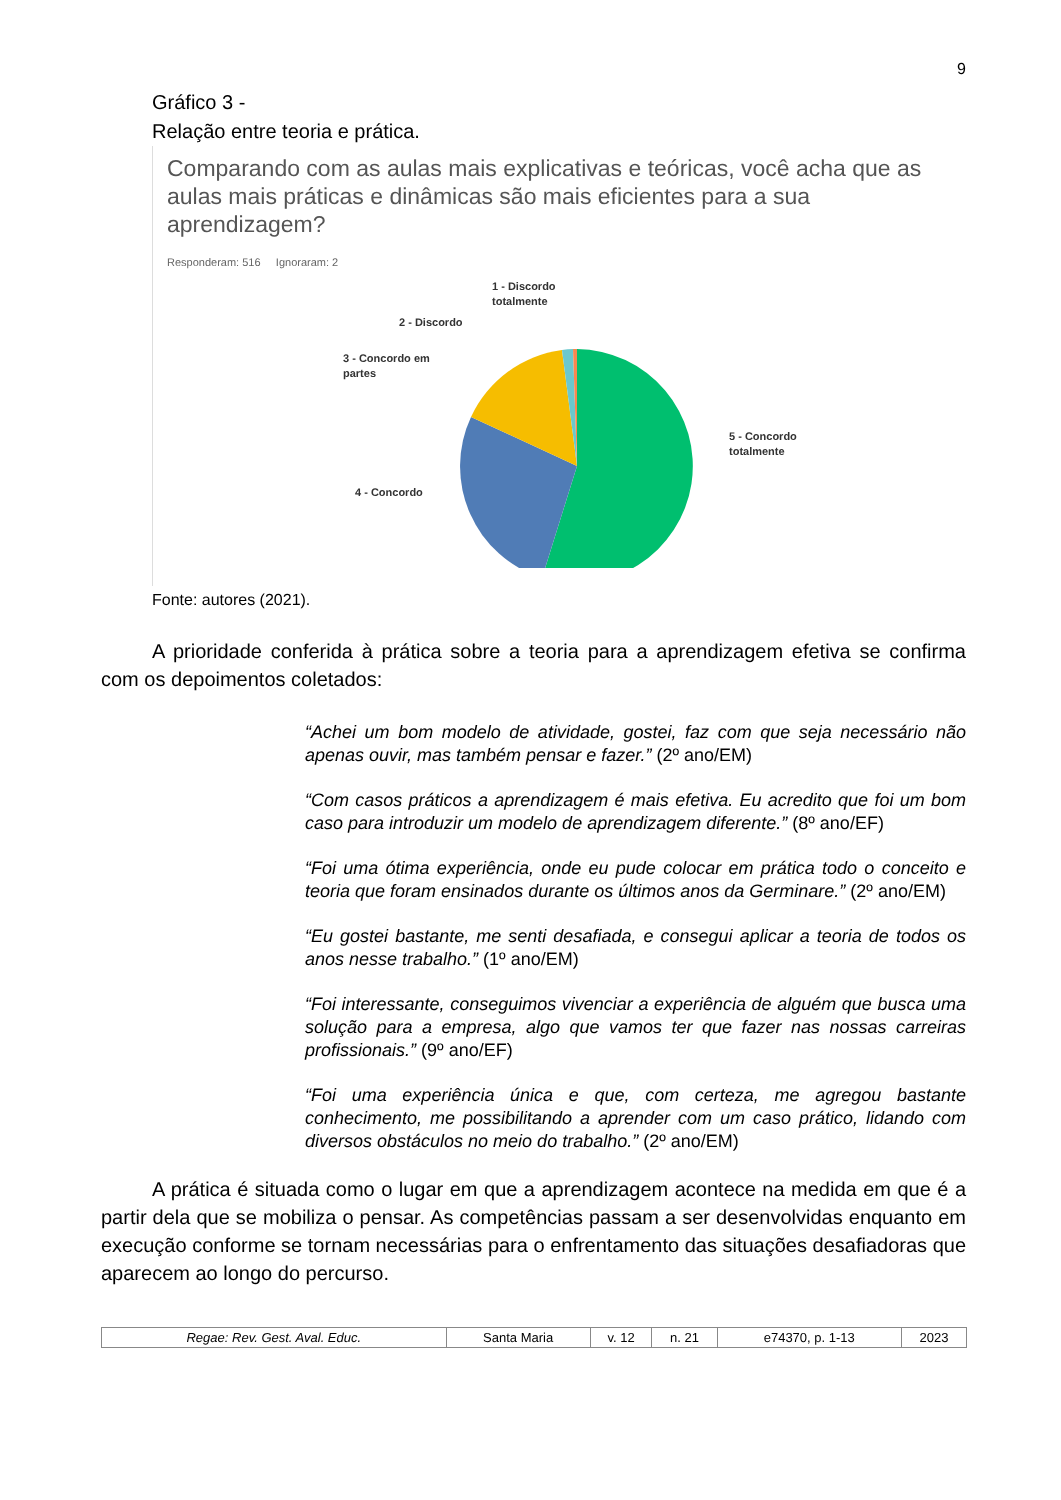9
Gráfico 3 -
Relação entre teoria e prática.
Comparando com as aulas mais explicativas e teóricas, você acha que as aulas mais práticas e dinâmicas são mais eficientes para a sua aprendizagem?
Responderam: 516 Ignoraram: 2
1 - Discordo
totalmente
2 - Discordo
3 - Concordo em
partes
4 - Concordo
5 - Concordo
totalmente
Fonte: autores (2021).
A prioridade conferida à prática sobre a teoria para a aprendizagem efetiva se confirma com os depoimentos coletados:
“Achei um bom modelo de atividade, gostei, faz com que seja necessário não apenas ouvir, mas também pensar e fazer.” (2º ano/EM)
“Com casos práticos a aprendizagem é mais efetiva. Eu acredito que foi um bom caso para introduzir um modelo de aprendizagem diferente.” (8º ano/EF)
“Foi uma ótima experiência, onde eu pude colocar em prática todo o conceito e teoria que foram ensinados durante os últimos anos da Germinare.” (2º ano/EM)
“Eu gostei bastante, me senti desafiada, e consegui aplicar a teoria de todos os anos nesse trabalho.” (1º ano/EM)
“Foi interessante, conseguimos vivenciar a experiência de alguém que busca uma solução para a empresa, algo que vamos ter que fazer nas nossas carreiras profissionais.” (9º ano/EF)
“Foi uma experiência única e que, com certeza, me agregou bastante conhecimento, me possibilitando a aprender com um caso prático, lidando com diversos obstáculos no meio do trabalho.” (2º ano/EM)
A prática é situada como o lugar em que a aprendizagem acontece na medida em que é a partir dela que se mobiliza o pensar. As competências passam a ser desenvolvidas enquanto em execução conforme se tornam necessárias para o enfrentamento das situações desafiadoras que aparecem ao longo do percurso.
| Regae: Rev. Gest. Aval. Educ. | Santa Maria | v. 12 | n. 21 | e74370, p. 1-13 | 2023 |